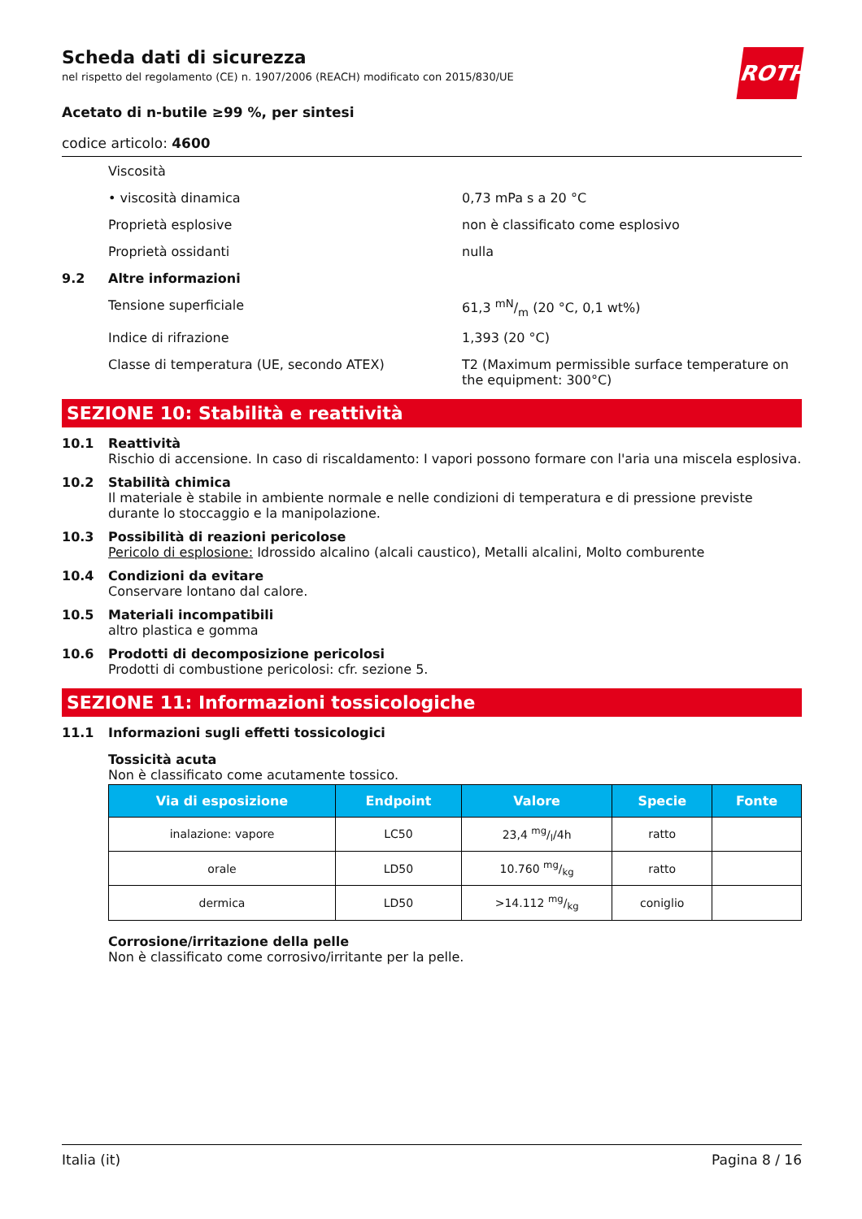ROTH
Scheda dati di sicurezza
nel rispetto del regolamento (CE) n. 1907/2006 (REACH) modificato con 2015/830/UE
Acetato di n-butile ≥99 %, per sintesi
codice articolo: 4600
Viscosità
• viscosità dinamica 0,73 mPa s a 20 °C
Proprietà esplosive non è classificato come esplosivo
Proprietà ossidanti nulla
9.2 Altre informazioni
Tensione superficiale 61,3 mN/m (20 °C, 0,1 wt%)
Indice di rifrazione 1,393 (20 °C)
Classe di temperatura (UE, secondo ATEX) T2 (Maximum permissible surface temperature on the equipment: 300°C)
SEZIONE 10: Stabilità e reattività
10.1 Reattività
Rischio di accensione. In caso di riscaldamento: I vapori possono formare con l'aria una miscela esplosiva.
10.2 Stabilità chimica
Il materiale è stabile in ambiente normale e nelle condizioni di temperatura e di pressione previste durante lo stoccaggio e la manipolazione.
10.3 Possibilità di reazioni pericolose
Pericolo di esplosione: Idrossido alcalino (alcali caustico), Metalli alcalini, Molto comburente
10.4 Condizioni da evitare
Conservare lontano dal calore.
10.5 Materiali incompatibili
altro plastica e gomma
10.6 Prodotti di decomposizione pericolosi
Prodotti di combustione pericolosi: cfr. sezione 5.
SEZIONE 11: Informazioni tossicologiche
11.1 Informazioni sugli effetti tossicologici
Tossicità acuta
Non è classificato come acutamente tossico.
| Via di esposizione | Endpoint | Valore | Specie | Fonte |
| --- | --- | --- | --- | --- |
| inalazione: vapore | LC50 | 23,4 mg/l/4h | ratto | |
| orale | LD50 | 10.760 mg/kg | ratto | |
| dermica | LD50 | >14.112 mg/kg | coniglio | |
Corrosione/irritazione della pelle
Non è classificato come corrosivo/irritante per la pelle.
Italia (it) Pagina 8 / 16